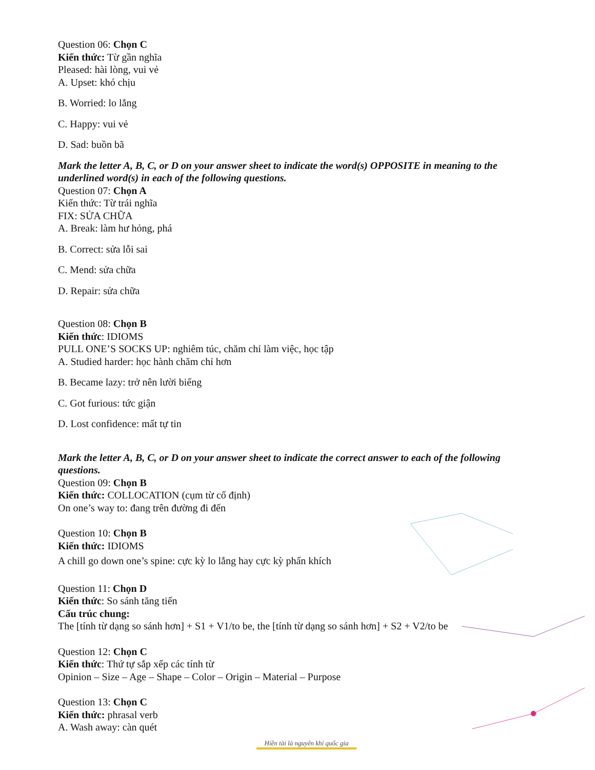Question 06: Chọn C
Kiến thức: Từ gần nghĩa
Pleased: hài lòng, vui vẻ
A. Upset: khó chịu
B. Worried: lo lắng
C. Happy: vui vẻ
D. Sad: buồn bã
Mark the letter A, B, C, or D on your answer sheet to indicate the word(s) OPPOSITE in meaning to the underlined word(s) in each of the following questions.
Question 07: Chọn A
Kiến thức: Từ trái nghĩa
FIX: SỬA CHỮA
A. Break: làm hư hỏng, phá
B. Correct: sửa lỗi sai
C. Mend: sửa chữa
D. Repair: sửa chữa
Question 08: Chọn B
Kiến thức: IDIOMS
PULL ONE’S SOCKS UP: nghiêm túc, chăm chỉ làm việc, học tập
A. Studied harder: học hành chăm chỉ hơn
B. Became lazy: trở nên lười biếng
C. Got furious: tức giận
D. Lost confidence: mất tự tin
Mark the letter A, B, C, or D on your answer sheet to indicate the correct answer to each of the following questions.
Question 09: Chọn B
Kiến thức: COLLOCATION (cụm từ cố định)
On one’s way to: đang trên đường đi đến
Question 10: Chọn B
Kiến thức: IDIOMS
A chill go down one’s spine: cực kỳ lo lắng hay cực kỳ phấn khích
Question 11: Chọn D
Kiến thức: So sánh tăng tiến
Cấu trúc chung:
The [tính từ dạng so sánh hơn] + S1 + V1/to be, the [tính từ dạng so sánh hơn] + S2 + V2/to be
Question 12: Chọn C
Kiến thức: Thứ tự sắp xếp các tính từ
Opinion – Size – Age – Shape – Color – Origin – Material – Purpose
Question 13: Chọn C
Kiến thức: phrasal verb
A. Wash away: càn quét
Hiền tài là nguyên khí quốc gia